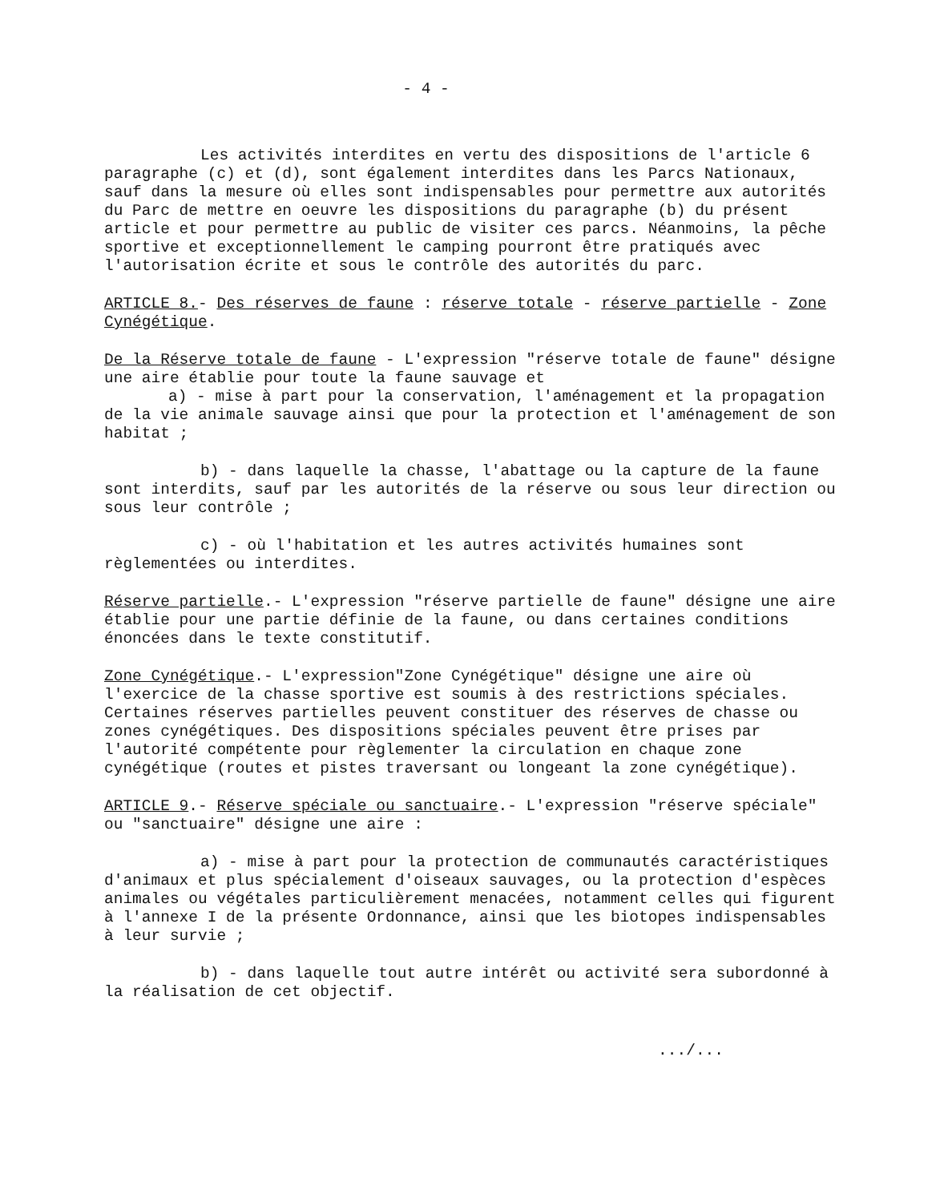- 4 -
Les activités interdites en vertu des dispositions de l'article 6 paragraphe (c) et (d), sont également interdites dans les Parcs Nationaux, sauf dans la mesure où elles sont indispensables pour permettre aux autorités du Parc de mettre en oeuvre les dispositions du paragraphe (b) du présent article et pour permettre au public de visiter ces parcs. Néanmoins, la pêche sportive et exceptionnellement le camping pourront être pratiqués avec l'autorisation écrite et sous le contrôle des autorités du parc.
ARTICLE 8.- Des réserves de faune : réserve totale - réserve partielle - Zone Cynégétique.
De la Réserve totale de faune - L'expression "réserve totale de faune" désigne une aire établie pour toute la faune sauvage et
a) - mise à part pour la conservation, l'aménagement et la propagation de la vie animale sauvage ainsi que pour la protection et l'aménagement de son habitat ;
b) - dans laquelle la chasse, l'abattage ou la capture de la faune sont interdits, sauf par les autorités de la réserve ou sous leur direction ou sous leur contrôle ;
c) - où l'habitation et les autres activités humaines sont règlementées ou interdites.
Réserve partielle.- L'expression "réserve partielle de faune" désigne une aire établie pour une partie définie de la faune, ou dans certaines conditions énoncées dans le texte constitutif.
Zone Cynégétique.- L'expression"Zone Cynégétique" désigne une aire où l'exercice de la chasse sportive est soumis à des restrictions spéciales. Certaines réserves partielles peuvent constituer des réserves de chasse ou zones cynégétiques. Des dispositions spéciales peuvent être prises par l'autorité compétente pour règlementer la circulation en chaque zone cynégétique (routes et pistes traversant ou longeant la zone cynégétique).
ARTICLE 9.- Réserve spéciale ou sanctuaire.- L'expression "réserve spéciale" ou "sanctuaire" désigne une aire :
a) - mise à part pour la protection de communautés caractéristiques d'animaux et plus spécialement d'oiseaux sauvages, ou la protection d'espèces animales ou végétales particulièrement menacées, notamment celles qui figurent à l'annexe I de la présente Ordonnance, ainsi que les biotopes indispensables à leur survie ;
b) - dans laquelle tout autre intérêt ou activité sera subordonné à la réalisation de cet objectif.
.../...